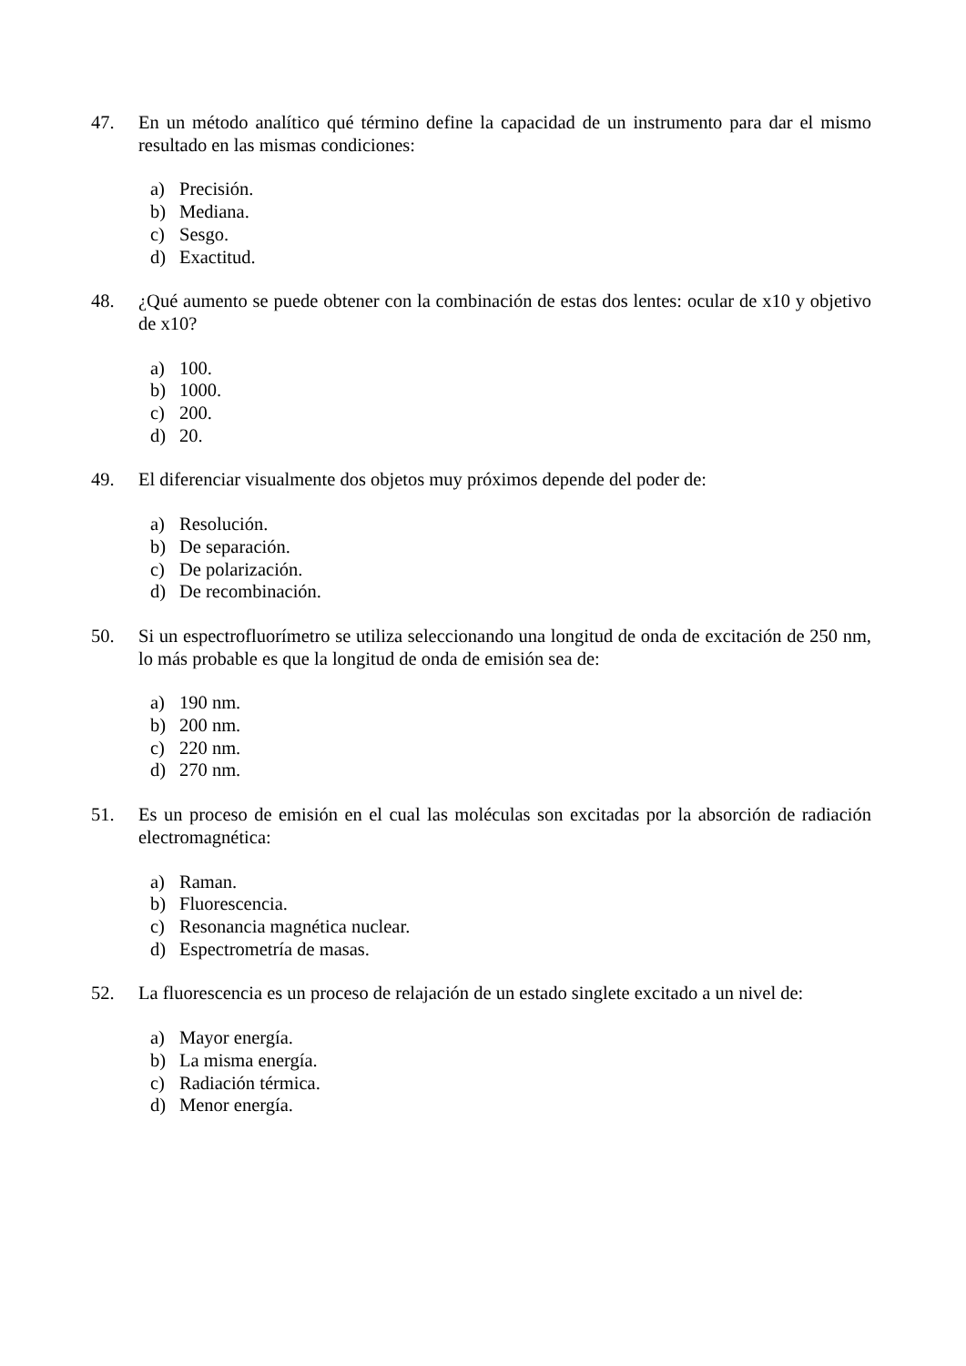47. En un método analítico qué término define la capacidad de un instrumento para dar el mismo resultado en las mismas condiciones:
a) Precisión.
b) Mediana.
c) Sesgo.
d) Exactitud.
48. ¿Qué aumento se puede obtener con la combinación de estas dos lentes: ocular de x10 y objetivo de x10?
a) 100.
b) 1000.
c) 200.
d) 20.
49. El diferenciar visualmente dos objetos muy próximos depende del poder de:
a) Resolución.
b) De separación.
c) De polarización.
d) De recombinación.
50. Si un espectrofluorímetro se utiliza seleccionando una longitud de onda de excitación de 250 nm, lo más probable es que la longitud de onda de emisión sea de:
a) 190 nm.
b) 200 nm.
c) 220 nm.
d) 270 nm.
51. Es un proceso de emisión en el cual las moléculas son excitadas por la absorción de radiación electromagnética:
a) Raman.
b) Fluorescencia.
c) Resonancia magnética nuclear.
d) Espectrometría de masas.
52. La fluorescencia es un proceso de relajación de un estado singlete excitado a un nivel de:
a) Mayor energía.
b) La misma energía.
c) Radiación térmica.
d) Menor energía.